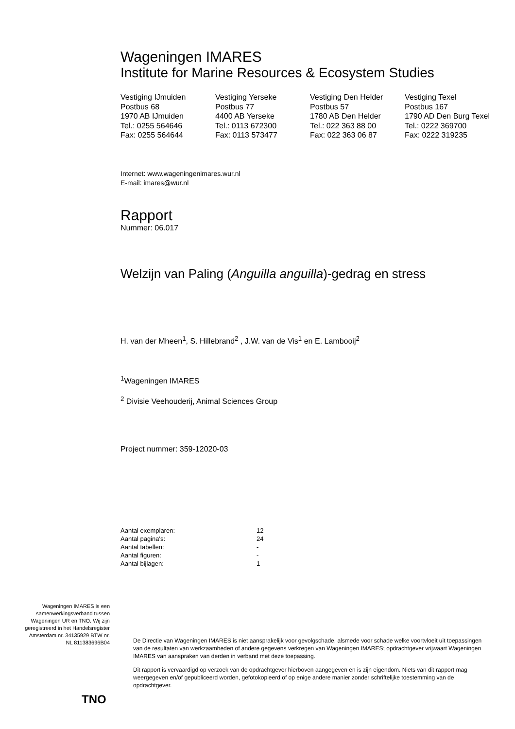Wageningen IMARES
Institute for Marine Resources & Ecosystem Studies
Vestiging IJmuiden
Postbus 68
1970 AB IJmuiden
Tel.: 0255 564646
Fax: 0255 564644
Vestiging Yerseke
Postbus 77
4400 AB Yerseke
Tel.: 0113 672300
Fax: 0113 573477
Vestiging Den Helder
Postbus 57
1780 AB Den Helder
Tel.: 022 363 88 00
Fax: 022 363 06 87
Vestiging Texel
Postbus 167
1790 AD Den Burg Texel
Tel.: 0222 369700
Fax: 0222 319235
Internet: www.wageningenimares.wur.nl
E-mail: imares@wur.nl
Rapport
Nummer: 06.017
Welzijn van Paling (Anguilla anguilla)-gedrag en stress
H. van der Mheen<sup>1</sup>, S. Hillebrand<sup>2</sup> , J.W. van de Vis<sup>1</sup> en E. Lambooij<sup>2</sup>
<sup>1</sup> Wageningen IMARES
<sup>2</sup> Divisie Veehouderij, Animal Sciences Group
Project nummer: 359-12020-03
| Aantal exemplaren: | 12 |
| Aantal pagina's: | 24 |
| Aantal tabellen: | - |
| Aantal figuren: | - |
| Aantal bijlagen: | 1 |
Wageningen IMARES is een samenwerkingsverband tussen Wageningen UR en TNO. Wij zijn geregistreerd in het Handelsregister Amsterdam nr. 34135929 BTW nr. NL 811383696B04
TNO
De Directie van Wageningen IMARES is niet aansprakelijk voor gevolgschade, alsmede voor schade welke voortvloeit uit toepassingen van de resultaten van werkzaamheden of andere gegevens verkregen van Wageningen IMARES; opdrachtgever vrijwaart Wageningen IMARES van aanspraken van derden in verband met deze toepassing.
Dit rapport is vervaardigd op verzoek van de opdrachtgever hierboven aangegeven en is zijn eigendom. Niets van dit rapport mag weergegeven en/of gepubliceerd worden, gefotokopieerd of op enige andere manier zonder schriftelijke toestemming van de opdrachtgever.